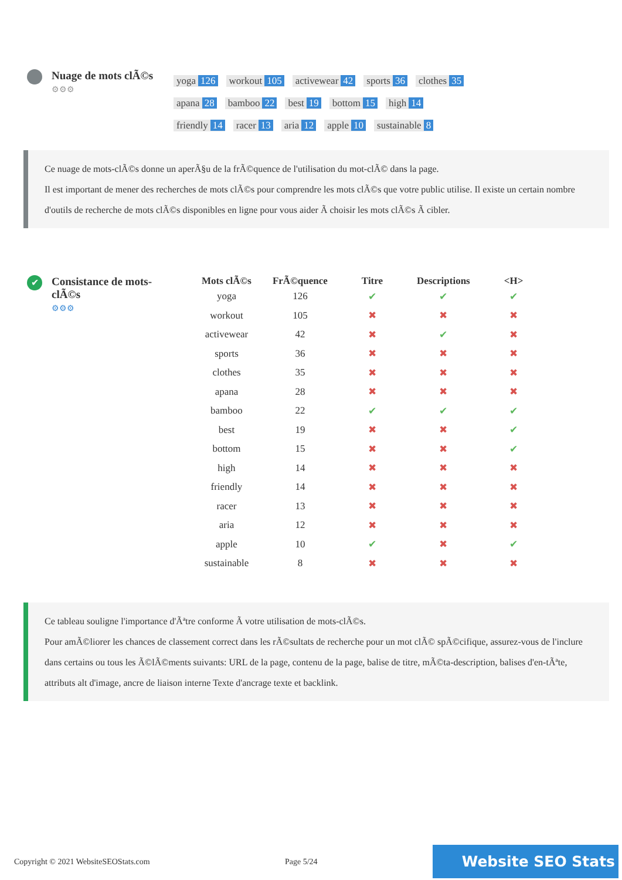Nuage de mots clÃ©s
⚙⚙⚙
yoga 126 workout 105 activewear 42 sports 36 clothes 35
apana 28 bamboo 22 best 19 bottom 15 high 14
friendly 14 racer 13 aria 12 apple 10 sustainable 8
Ce nuage de mots-clÃ©s donne un aperÃ§u de la frÃ©quence de l'utilisation du mot-clÃ© dans la page.
Il est important de mener des recherches de mots clÃ©s pour comprendre les mots clÃ©s que votre public utilise. Il existe un certain nombre d'outils de recherche de mots clÃ©s disponibles en ligne pour vous aider Ã choisir les mots clÃ©s Ã cibler.
✔
Consistance de mots-clÃ©s
⚙⚙⚙
| Mots clÃ©s | FrÃ©quence | Titre | Descriptions | <H> |
| --- | --- | --- | --- | --- |
| yoga | 126 | ✔ | ✔ | ✔ |
| workout | 105 | ✖ | ✖ | ✖ |
| activewear | 42 | ✖ | ✔ | ✖ |
| sports | 36 | ✖ | ✖ | ✖ |
| clothes | 35 | ✖ | ✖ | ✖ |
| apana | 28 | ✖ | ✖ | ✖ |
| bamboo | 22 | ✔ | ✔ | ✔ |
| best | 19 | ✖ | ✖ | ✔ |
| bottom | 15 | ✖ | ✖ | ✔ |
| high | 14 | ✖ | ✖ | ✖ |
| friendly | 14 | ✖ | ✖ | ✖ |
| racer | 13 | ✖ | ✖ | ✖ |
| aria | 12 | ✖ | ✖ | ✖ |
| apple | 10 | ✔ | ✖ | ✔ |
| sustainable | 8 | ✖ | ✖ | ✖ |
Ce tableau souligne l'importance d'Ãªtre conforme Ã votre utilisation de mots-clÃ©s.
Pour amÃ©liorer les chances de classement correct dans les rÃ©sultats de recherche pour un mot clÃ© spÃ©cifique, assurez-vous de l'inclure dans certains ou tous les Ã©lÃ©ments suivants: URL de la page, contenu de la page, balise de titre, mÃ©ta-description, balises d'en-tÃªte, attributs alt d'image, ancre de liaison interne Texte d'ancrage texte et backlink.
Copyright © 2021 WebsiteSEOStats.com Page 5/24 Website SEO Stats